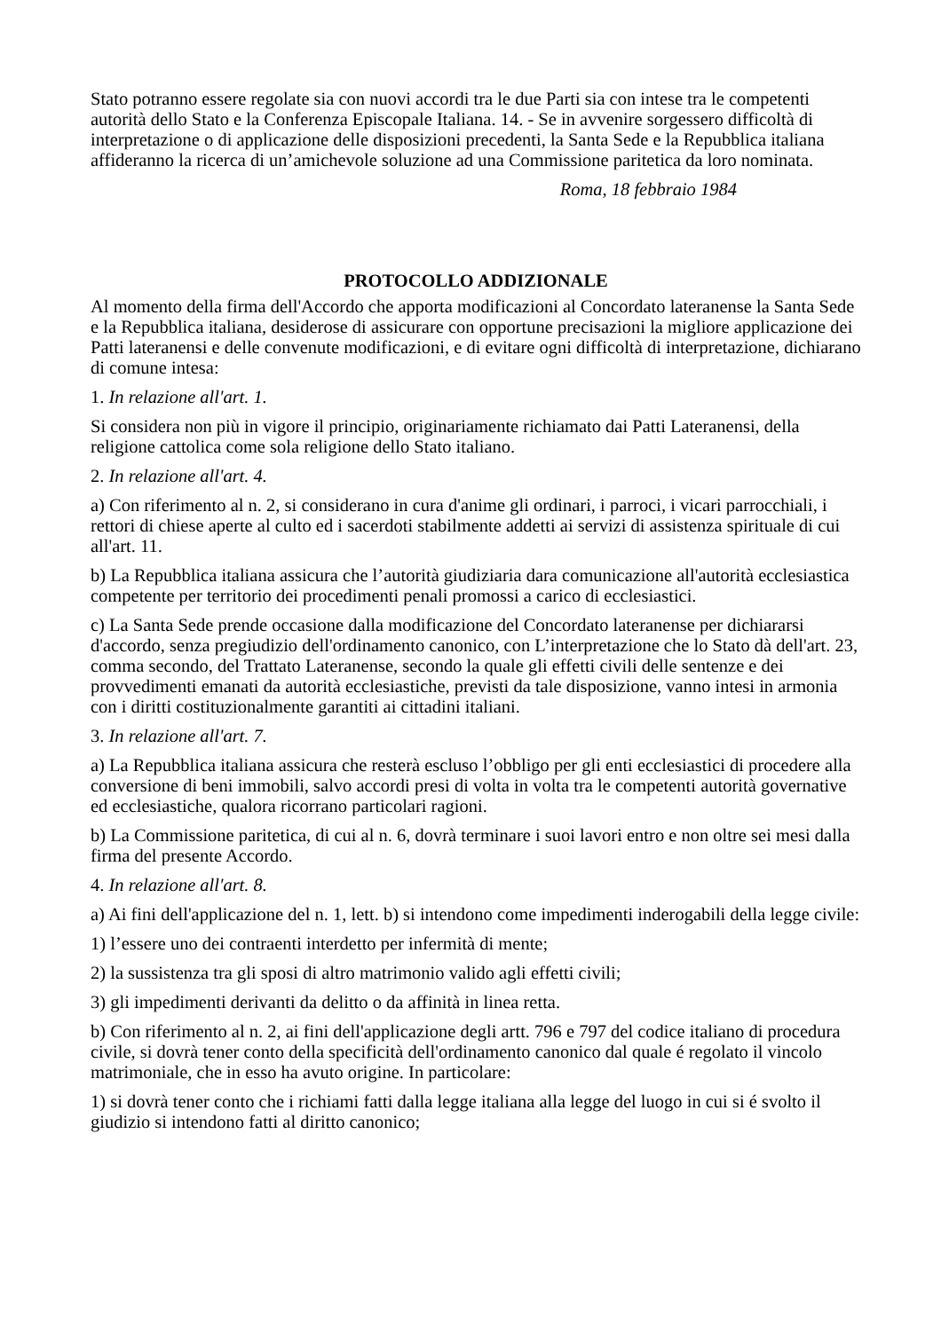Stato potranno essere regolate sia con nuovi accordi tra le due Parti sia con intese tra le competenti autorità dello Stato e la Conferenza Episcopale Italiana. 14. - Se in avvenire sorgessero difficoltà di interpretazione o di applicazione delle disposizioni precedenti, la Santa Sede e la Repubblica italiana affideranno la ricerca di un’amichevole soluzione ad una Commissione paritetica da loro nominata.
Roma, 18 febbraio 1984
PROTOCOLLO ADDIZIONALE
Al momento della firma dell'Accordo che apporta modificazioni al Concordato lateranense la Santa Sede e la Repubblica italiana, desiderose di assicurare con opportune precisazioni la migliore applicazione dei Patti lateranensi e delle convenute modificazioni, e di evitare ogni difficoltà di interpretazione, dichiarano di comune intesa:
1. In relazione all'art. 1.
Si considera non più in vigore il principio, originariamente richiamato dai Patti Lateranensi, della religione cattolica come sola religione dello Stato italiano.
2. In relazione all'art. 4.
a) Con riferimento al n. 2, si considerano in cura d'anime gli ordinari, i parroci, i vicari parrocchiali, i rettori di chiese aperte al culto ed i sacerdoti stabilmente addetti ai servizi di assistenza spirituale di cui all'art. 11.
b) La Repubblica italiana assicura che l’autorità giudiziaria dara comunicazione all'autorità ecclesiastica competente per territorio dei procedimenti penali promossi a carico di ecclesiastici.
c) La Santa Sede prende occasione dalla modificazione del Concordato lateranense per dichiararsi d'accordo, senza pregiudizio dell'ordinamento canonico, con L’interpretazione che lo Stato dà dell'art. 23, comma secondo, del Trattato Lateranense, secondo la quale gli effetti civili delle sentenze e dei provvedimenti emanati da autorità ecclesiastiche, previsti da tale disposizione, vanno intesi in armonia con i diritti costituzionalmente garantiti ai cittadini italiani.
3. In relazione all'art. 7.
a) La Repubblica italiana assicura che resterà escluso l’obbligo per gli enti ecclesiastici di procedere alla conversione di beni immobili, salvo accordi presi di volta in volta tra le competenti autorità governative ed ecclesiastiche, qualora ricorrano particolari ragioni.
b) La Commissione paritetica, di cui al n. 6, dovrà terminare i suoi lavori entro e non oltre sei mesi dalla firma del presente Accordo.
4. In relazione all'art. 8.
a) Ai fini dell'applicazione del n. 1, lett. b) si intendono come impedimenti inderogabili della legge civile:
1) l’essere uno dei contraenti interdetto per infermità di mente;
2) la sussistenza tra gli sposi di altro matrimonio valido agli effetti civili;
3) gli impedimenti derivanti da delitto o da affinità in linea retta.
b) Con riferimento al n. 2, ai fini dell'applicazione degli artt. 796 e 797 del codice italiano di procedura civile, si dovrà tener conto della specificità dell'ordinamento canonico dal quale é regolato il vincolo matrimoniale, che in esso ha avuto origine. In particolare:
1) si dovrà tener conto che i richiami fatti dalla legge italiana alla legge del luogo in cui si é svolto il giudizio si intendono fatti al diritto canonico;